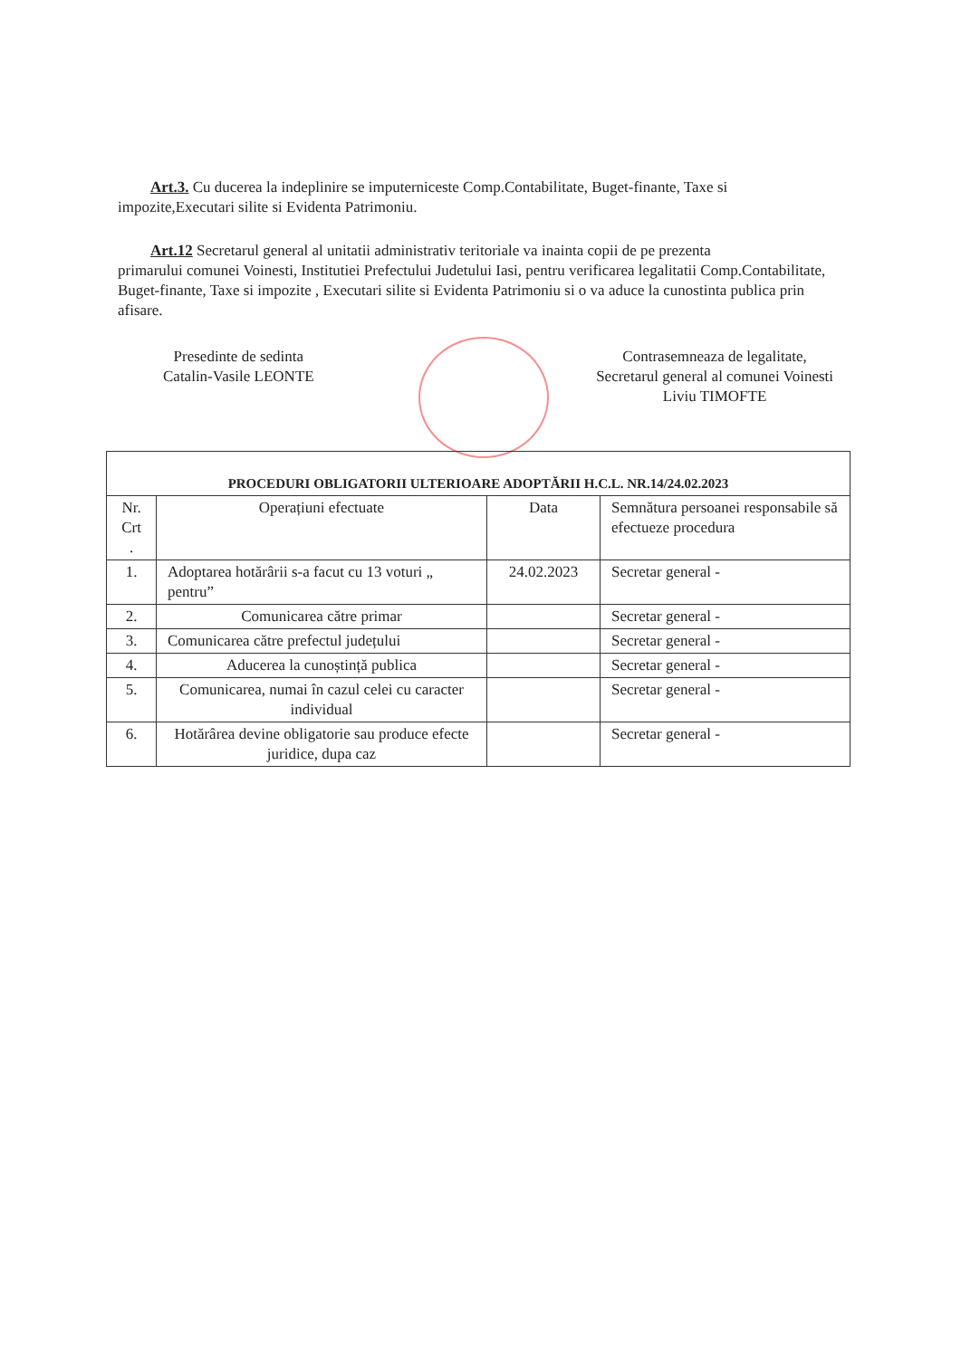Art.3. Cu ducerea la indeplinire se imputerniceste Comp.Contabilitate, Buget-finante, Taxe si
impozite,Executari silite si Evidenta Patrimoniu.
Art.12 Secretarul general al unitatii administrativ teritoriale va inainta copii de pe prezenta
primarului comunei Voinesti, Institutiei Prefectului Judetului Iasi, pentru verificarea legalitatii Comp.Contabilitate, Buget-finante, Taxe si impozite , Executari silite si Evidenta Patrimoniu si o va aduce la cunostinta publica prin afisare.
Presedinte de sedinta
Catalin-Vasile LEONTE
Contrasemneaza de legalitate,
Secretarul general al comunei Voinesti
Liviu TIMOFTE
| PROCEDURI OBLIGATORII ULTERIOARE ADOPTĂRII H.C.L. NR.14/24.02.2023 | | | |
| --- | --- | --- | --- |
| Nr. Crt . | Operațiuni efectuate | Data | Semnătura persoanei responsabile să efectueze procedura |
| 1. | Adoptarea hotărârii s-a facut cu 13 voturi „ pentru” | 24.02.2023 | Secretar general - |
| 2. | Comunicarea către primar | | Secretar general - |
| 3. | Comunicarea către prefectul județului | | Secretar general - |
| 4. | Aducerea la cunoștință publica | | Secretar general - |
| 5. | Comunicarea, numai în cazul celei cu caracter individual | | Secretar general - |
| 6. | Hotărârea devine obligatorie sau produce efecte juridice, dupa caz | | Secretar general - |